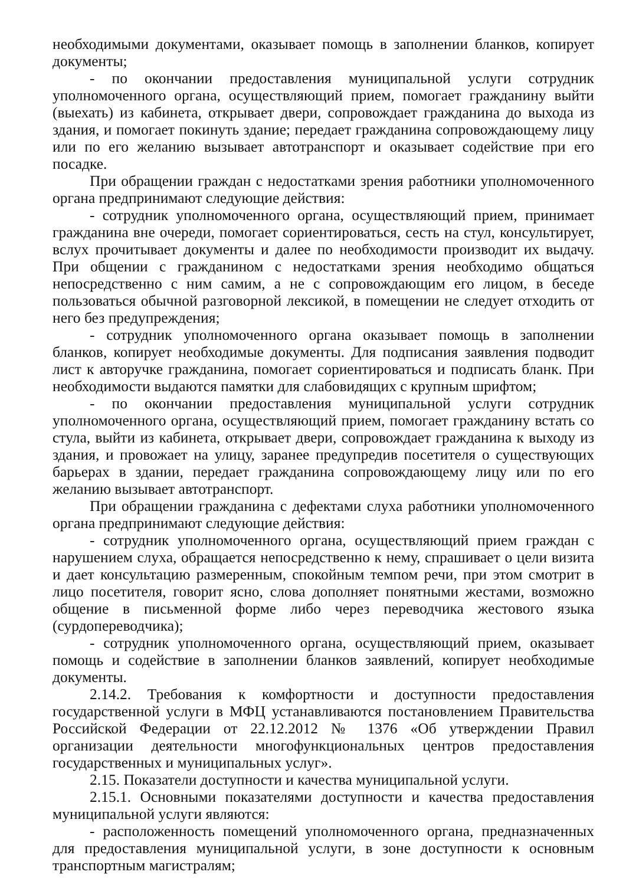необходимыми документами, оказывает помощь в заполнении бланков, копирует документы;
- по окончании предоставления муниципальной услуги сотрудник уполномоченного органа, осуществляющий прием, помогает гражданину выйти (выехать) из кабинета, открывает двери, сопровождает гражданина до выхода из здания, и помогает покинуть здание; передает гражданина сопровождающему лицу или по его желанию вызывает автотранспорт и оказывает содействие при его посадке.
При обращении граждан с недостатками зрения работники уполномоченного органа предпринимают следующие действия:
- сотрудник уполномоченного органа, осуществляющий прием, принимает гражданина вне очереди, помогает сориентироваться, сесть на стул, консультирует, вслух прочитывает документы и далее по необходимости производит их выдачу. При общении с гражданином с недостатками зрения необходимо общаться непосредственно с ним самим, а не с сопровождающим его лицом, в беседе пользоваться обычной разговорной лексикой, в помещении не следует отходить от него без предупреждения;
- сотрудник уполномоченного органа оказывает помощь в заполнении бланков, копирует необходимые документы. Для подписания заявления подводит лист к авторучке гражданина, помогает сориентироваться и подписать бланк. При необходимости выдаются памятки для слабовидящих с крупным шрифтом;
- по окончании предоставления муниципальной услуги сотрудник уполномоченного органа, осуществляющий прием, помогает гражданину встать со стула, выйти из кабинета, открывает двери, сопровождает гражданина к выходу из здания, и провожает на улицу, заранее предупредив посетителя о существующих барьерах в здании, передает гражданина сопровождающему лицу или по его желанию вызывает автотранспорт.
При обращении гражданина с дефектами слуха работники уполномоченного органа предпринимают следующие действия:
- сотрудник уполномоченного органа, осуществляющий прием граждан с нарушением слуха, обращается непосредственно к нему, спрашивает о цели визита и дает консультацию размеренным, спокойным темпом речи, при этом смотрит в лицо посетителя, говорит ясно, слова дополняет понятными жестами, возможно общение в письменной форме либо через переводчика жестового языка (сурдопереводчика);
- сотрудник уполномоченного органа, осуществляющий прием, оказывает помощь и содействие в заполнении бланков заявлений, копирует необходимые документы.
2.14.2. Требования к комфортности и доступности предоставления государственной услуги в МФЦ устанавливаются постановлением Правительства Российской Федерации от 22.12.2012 № 1376 «Об утверждении Правил организации деятельности многофункциональных центров предоставления государственных и муниципальных услуг».
2.15. Показатели доступности и качества муниципальной услуги.
2.15.1. Основными показателями доступности и качества предоставления муниципальной услуги являются:
- расположенность помещений уполномоченного органа, предназначенных для предоставления муниципальной услуги, в зоне доступности к основным транспортным магистралям;